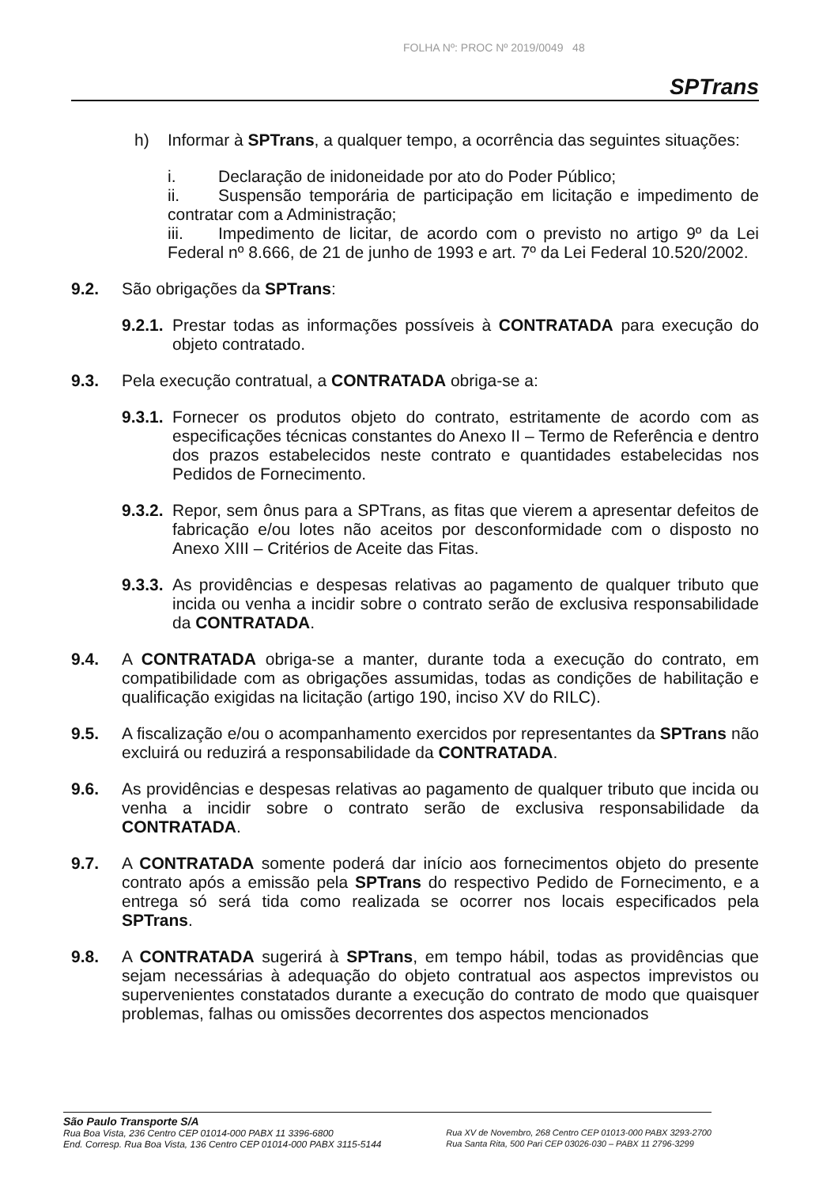FOLHA Nº: PROC Nº 2019/0049 48
SPTrans
h) Informar à SPTrans, a qualquer tempo, a ocorrência das seguintes situações:
i. Declaração de inidoneidade por ato do Poder Público;
ii. Suspensão temporária de participação em licitação e impedimento de contratar com a Administração;
iii. Impedimento de licitar, de acordo com o previsto no artigo 9º da Lei Federal nº 8.666, de 21 de junho de 1993 e art. 7º da Lei Federal 10.520/2002.
9.2. São obrigações da SPTrans:
9.2.1.
Prestar todas as informações possíveis à CONTRATADA para execução do objeto contratado.
9.3. Pela execução contratual, a CONTRATADA obriga-se a:
9.3.1.
Fornecer os produtos objeto do contrato, estritamente de acordo com as especificações técnicas constantes do Anexo II – Termo de Referência e dentro dos prazos estabelecidos neste contrato e quantidades estabelecidas nos Pedidos de Fornecimento.
9.3.2.
Repor, sem ônus para a SPTrans, as fitas que vierem a apresentar defeitos de fabricação e/ou lotes não aceitos por desconformidade com o disposto no Anexo XIII – Critérios de Aceite das Fitas.
9.3.3.
As providências e despesas relativas ao pagamento de qualquer tributo que incida ou venha a incidir sobre o contrato serão de exclusiva responsabilidade da CONTRATADA.
9.4. A CONTRATADA obriga-se a manter, durante toda a execução do contrato, em compatibilidade com as obrigações assumidas, todas as condições de habilitação e qualificação exigidas na licitação (artigo 190, inciso XV do RILC).
9.5. A fiscalização e/ou o acompanhamento exercidos por representantes da SPTrans não excluirá ou reduzirá a responsabilidade da CONTRATADA.
9.6. As providências e despesas relativas ao pagamento de qualquer tributo que incida ou venha a incidir sobre o contrato serão de exclusiva responsabilidade da CONTRATADA.
9.7. A CONTRATADA somente poderá dar início aos fornecimentos objeto do presente contrato após a emissão pela SPTrans do respectivo Pedido de Fornecimento, e a entrega só será tida como realizada se ocorrer nos locais especificados pela SPTrans.
9.8. A CONTRATADA sugerirá à SPTrans, em tempo hábil, todas as providências que sejam necessárias à adequação do objeto contratual aos aspectos imprevistos ou supervenientes constatados durante a execução do contrato de modo que quaisquer problemas, falhas ou omissões decorrentes dos aspectos mencionados
São Paulo Transporte S/A
Rua Boa Vista, 236 Centro CEP 01014-000 PABX 11 3396-6800
End. Corresp. Rua Boa Vista, 136 Centro CEP 01014-000 PABX 3115-5144
Rua XV de Novembro, 268 Centro CEP 01013-000 PABX 3293-2700
Rua Santa Rita, 500 Pari CEP 03026-030 – PABX 11 2796-3299